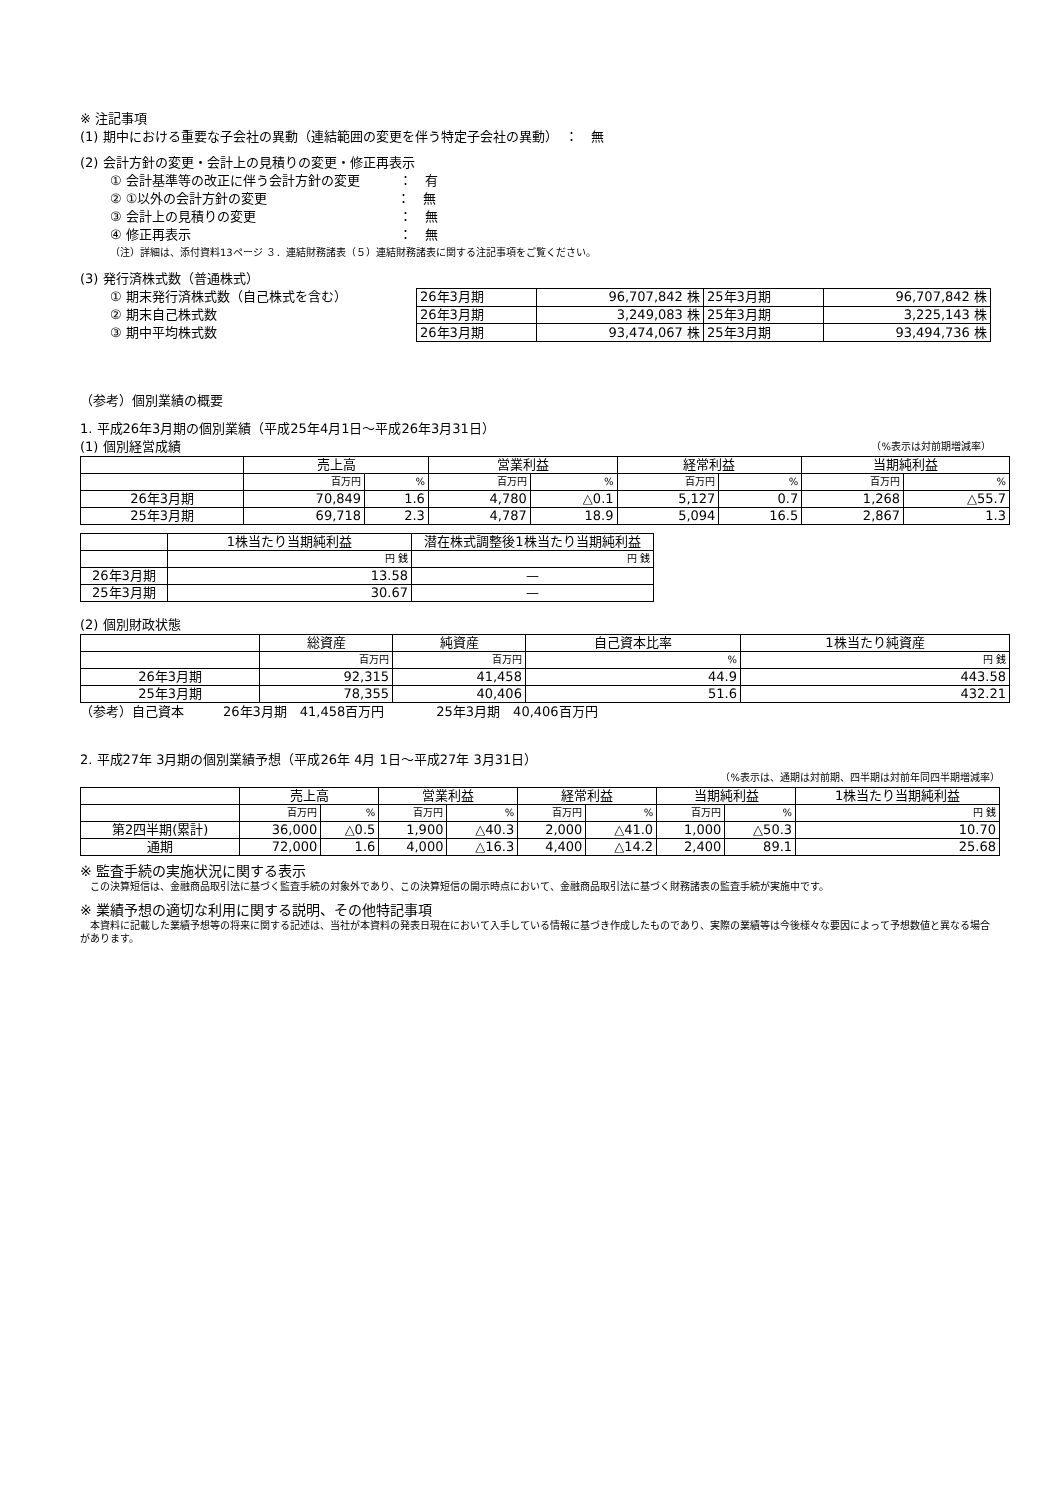※ 注記事項
(1) 期中における重要な子会社の異動（連結範囲の変更を伴う特定子会社の異動）　：　無
(2) 会計方針の変更・会計上の見積りの変更・修正再表示
① 会計基準等の改正に伴う会計方針の変更　　　：　有
② ①以外の会計方針の変更　　　　　　　　　　：　無
③ 会計上の見積りの変更　　　　　　　　　　　：　無
④ 修正再表示　　　　　　　　　　　　　　　　：　無
（注）詳細は、添付資料13ページ ３．連結財務諸表（５）連結財務諸表に関する注記事項をご覧ください。
(3) 発行済株式数（普通株式）
① 期末発行済株式数（自己株式を含む）
② 期末自己株式数
③ 期中平均株式数
| 26年3月期 | 96,707,842 株 | 25年3月期 | 96,707,842 株 |
| 26年3月期 | 3,249,083 株 | 25年3月期 | 3,225,143 株 |
| 26年3月期 | 93,474,067 株 | 25年3月期 | 93,494,736 株 |
（参考）個別業績の概要
1. 平成26年3月期の個別業績（平成25年4月1日～平成26年3月31日）
(1) 個別経営成績 （%表示は対前期増減率）
| | 売上高 | | 営業利益 | | 経常利益 | | 当期純利益 | |
| --- | --- | --- | --- | --- | --- | --- | --- | --- |
| | 百万円 | % | 百万円 | % | 百万円 | % | 百万円 | % |
| 26年3月期 | 70,849 | 1.6 | 4,780 | △0.1 | 5,127 | 0.7 | 1,268 | △55.7 |
| 25年3月期 | 69,718 | 2.3 | 4,787 | 18.9 | 5,094 | 16.5 | 2,867 | 1.3 |
| | 1株当たり当期純利益 | 潜在株式調整後1株当たり当期純利益 |
| --- | --- | --- |
| | 円 銭 | 円 銭 |
| 26年3月期 | 13.58 | — |
| 25年3月期 | 30.67 | — |
(2) 個別財政状態
| | 総資産 | 純資産 | 自己資本比率 | 1株当たり純資産 |
| --- | --- | --- | --- | --- |
| | 百万円 | 百万円 | % | 円 銭 |
| 26年3月期 | 92,315 | 41,458 | 44.9 | 443.58 |
| 25年3月期 | 78,355 | 40,406 | 51.6 | 432.21 |
（参考）自己資本　　　26年3月期　41,458百万円　　　　25年3月期　40,406百万円
2. 平成27年 3月期の個別業績予想（平成26年 4月 1日～平成27年 3月31日）
（%表示は、通期は対前期、四半期は対前年同四半期増減率）
| | 売上高 | | 営業利益 | | 経常利益 | | 当期純利益 | | 1株当たり当期純利益 |
| --- | --- | --- | --- | --- | --- | --- | --- | --- | --- |
| | 百万円 | % | 百万円 | % | 百万円 | % | 百万円 | % | 円 銭 |
| 第2四半期(累計) | 36,000 | △0.5 | 1,900 | △40.3 | 2,000 | △41.0 | 1,000 | △50.3 | 10.70 |
| 通期 | 72,000 | 1.6 | 4,000 | △16.3 | 4,400 | △14.2 | 2,400 | 89.1 | 25.68 |
※ 監査手続の実施状況に関する表示
　この決算短信は、金融商品取引法に基づく監査手続の対象外であり、この決算短信の開示時点において、金融商品取引法に基づく財務諸表の監査手続が実施中です。
※ 業績予想の適切な利用に関する説明、その他特記事項
　本資料に記載した業績予想等の将来に関する記述は、当社が本資料の発表日現在において入手している情報に基づき作成したものであり、実際の業績等は今後様々な要因によって予想数値と異なる場合があります。